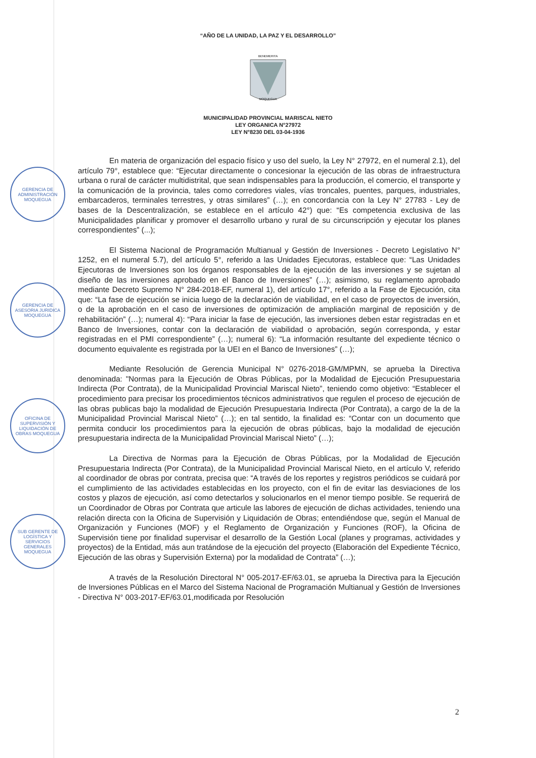“AÑO DE LA UNIDAD, LA PAZ Y EL DESARROLLO”
BENEMERITA
MOQUEGUA
MUNICIPALIDAD PROVINCIAL MARISCAL NIETO
LEY ORGANICA N°27972
LEY N°8230 DEL 03-04-1936
GERENCIA DE ADMINISTRACIÓN MOQUEGUA
GERENCIA DE ASESORIA JURIDICA MOQUEGUA
OFICINA DE SUPERVISIÓN Y LIQUIDACIÓN DE OBRAS MOQUEGUA
SUB GERENTE DE LOGÍSTICA Y SERVICIOS GENERALES MOQUEGUA
En materia de organización del espacio físico y uso del suelo, la Ley N° 27972, en el numeral 2.1), del artículo 79°, establece que: “Ejecutar directamente o concesionar la ejecución de las obras de infraestructura urbana o rural de carácter multidistrital, que sean indispensables para la producción, el comercio, el transporte y la comunicación de la provincia, tales como corredores viales, vías troncales, puentes, parques, industriales, embarcaderos, terminales terrestres, y otras similares” (…); en concordancia con la Ley N° 27783 - Ley de bases de la Descentralización, se establece en el artículo 42°) que: “Es competencia exclusiva de las Municipalidades planificar y promover el desarrollo urbano y rural de su circunscripción y ejecutar los planes correspondientes” (...);
El Sistema Nacional de Programación Multianual y Gestión de Inversiones - Decreto Legislativo N° 1252, en el numeral 5.7), del artículo 5°, referido a las Unidades Ejecutoras, establece que: “Las Unidades Ejecutoras de Inversiones son los órganos responsables de la ejecución de las inversiones y se sujetan al diseño de las inversiones aprobado en el Banco de Inversiones” (…); asimismo, su reglamento aprobado mediante Decreto Supremo N° 284-2018-EF, numeral 1), del artículo 17°, referido a la Fase de Ejecución, cita que: “La fase de ejecución se inicia luego de la declaración de viabilidad, en el caso de proyectos de inversión, o de la aprobación en el caso de inversiones de optimización de ampliación marginal de reposición y de rehabilitación” (…); numeral 4): “Para iniciar la fase de ejecución, las inversiones deben estar registradas en et Banco de Inversiones, contar con la declaración de viabilidad o aprobación, según corresponda, y estar registradas en el PMI correspondiente” (…); numeral 6): “La información resultante del expediente técnico o documento equivalente es registrada por la UEI en el Banco de Inversiones” (…);
Mediante Resolución de Gerencia Municipal N° 0276-2018-GM/MPMN, se aprueba la Directiva denominada: "Normas para la Ejecución de Obras Públicas, por la Modalidad de Ejecución Presupuestaria Indirecta (Por Contrata), de la Municipalidad Provincial Mariscal Nieto”, teniendo como objetivo: “Establecer el procedimiento para precisar los procedimientos técnicos administrativos que regulen el proceso de ejecución de las obras publicas bajo la modalidad de Ejecución Presupuestaria Indirecta (Por Contrata), a cargo de la de la Municipalidad Provincial Mariscal Nieto” (…); en tal sentido, la finalidad es: “Contar con un documento que permita conducir los procedimientos para la ejecución de obras públicas, bajo la modalidad de ejecución presupuestaria indirecta de la Municipalidad Provincial Mariscal Nieto” (…);
La Directiva de Normas para la Ejecución de Obras Públicas, por la Modalidad de Ejecución Presupuestaria Indirecta (Por Contrata), de la Municipalidad Provincial Mariscal Nieto, en el artículo V, referido al coordinador de obras por contrata, precisa que: “A través de los reportes y registros periódicos se cuidará por el cumplimiento de las actividades establecidas en los proyecto, con el fin de evitar las desviaciones de los costos y plazos de ejecución, así como detectarlos y solucionarlos en el menor tiempo posible. Se requerirá de un Coordinador de Obras por Contrata que articule las labores de ejecución de dichas actividades, teniendo una relación directa con la Oficina de Supervisión y Liquidación de Obras; entendiéndose que, según el Manual de Organización y Funciones (MOF) y el Reglamento de Organización y Funciones (ROF), la Oficina de Supervisión tiene por finalidad supervisar el desarrollo de la Gestión Local (planes y programas, actividades y proyectos) de la Entidad, más aun tratándose de la ejecución del proyecto (Elaboración del Expediente Técnico, Ejecución de las obras y Supervisión Externa) por la modalidad de Contrata” (…);
A través de la Resolución Directoral N° 005-2017-EF/63.01, se aprueba la Directiva para la Ejecución de Inversiones Públicas en el Marco del Sistema Nacional de Programación Multianual y Gestión de Inversiones - Directiva N° 003-2017-EF/63.01,modificada por Resolución
2